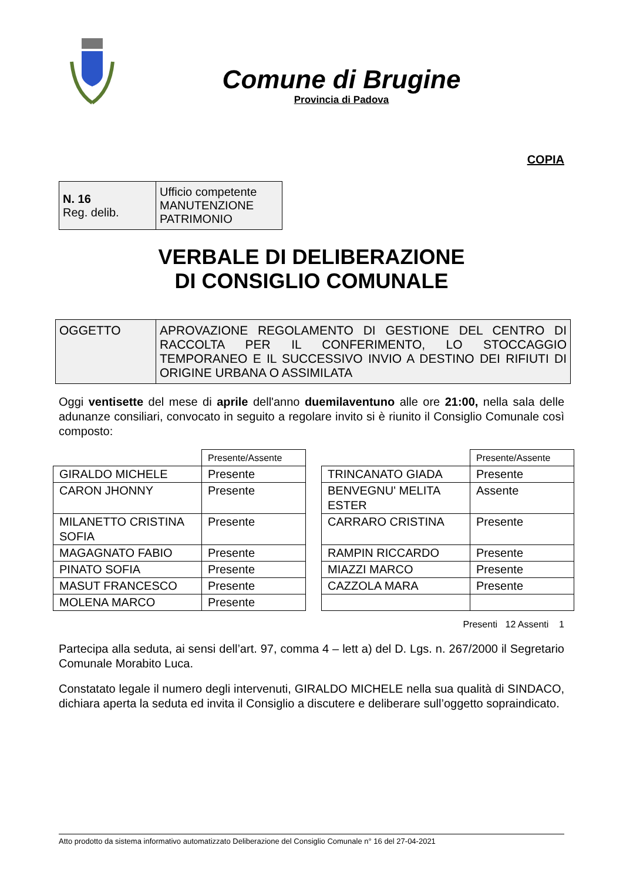Comune di Brugine
Provincia di Padova
COPIA
| N. 16 Reg. delib. | Ufficio competente MANUTENZIONE PATRIMONIO |
VERBALE DI DELIBERAZIONE
DI CONSIGLIO COMUNALE
| OGGETTO | APROVAZIONE REGOLAMENTO DI GESTIONE DEL CENTRO DI RACCOLTA PER IL CONFERIMENTO, LO STOCCAGGIO TEMPORANEO E IL SUCCESSIVO INVIO A DESTINO DEI RIFIUTI DI ORIGINE URBANA O ASSIMILATA |
Oggi ventisette del mese di aprile dell'anno duemilaventuno alle ore 21:00, nella sala delle adunanze consiliari, convocato in seguito a regolare invito si è riunito il Consiglio Comunale così composto:
| | Presente/Assente |
| GIRALDO MICHELE | Presente |
| CARON JHONNY | Presente |
| MILANETTO CRISTINA SOFIA | Presente |
| MAGAGNATO FABIO | Presente |
| PINATO SOFIA | Presente |
| MASUT FRANCESCO | Presente |
| MOLENA MARCO | Presente |
| | Presente/Assente |
| TRINCANATO GIADA | Presente |
| BENVEGNU' MELITA ESTER | Assente |
| CARRARO CRISTINA | Presente |
| RAMPIN RICCARDO | Presente |
| MIAZZI MARCO | Presente |
| CAZZOLA MARA | Presente |
Presenti 12 Assenti 1
Partecipa alla seduta, ai sensi dell’art. 97, comma 4 – lett a) del D. Lgs. n. 267/2000 il Segretario Comunale Morabito Luca.
Constatato legale il numero degli intervenuti, GIRALDO MICHELE nella sua qualità di SINDACO, dichiara aperta la seduta ed invita il Consiglio a discutere e deliberare sull’oggetto sopraindicato.
Atto prodotto da sistema informativo automatizzato Deliberazione del Consiglio Comunale n° 16 del 27-04-2021